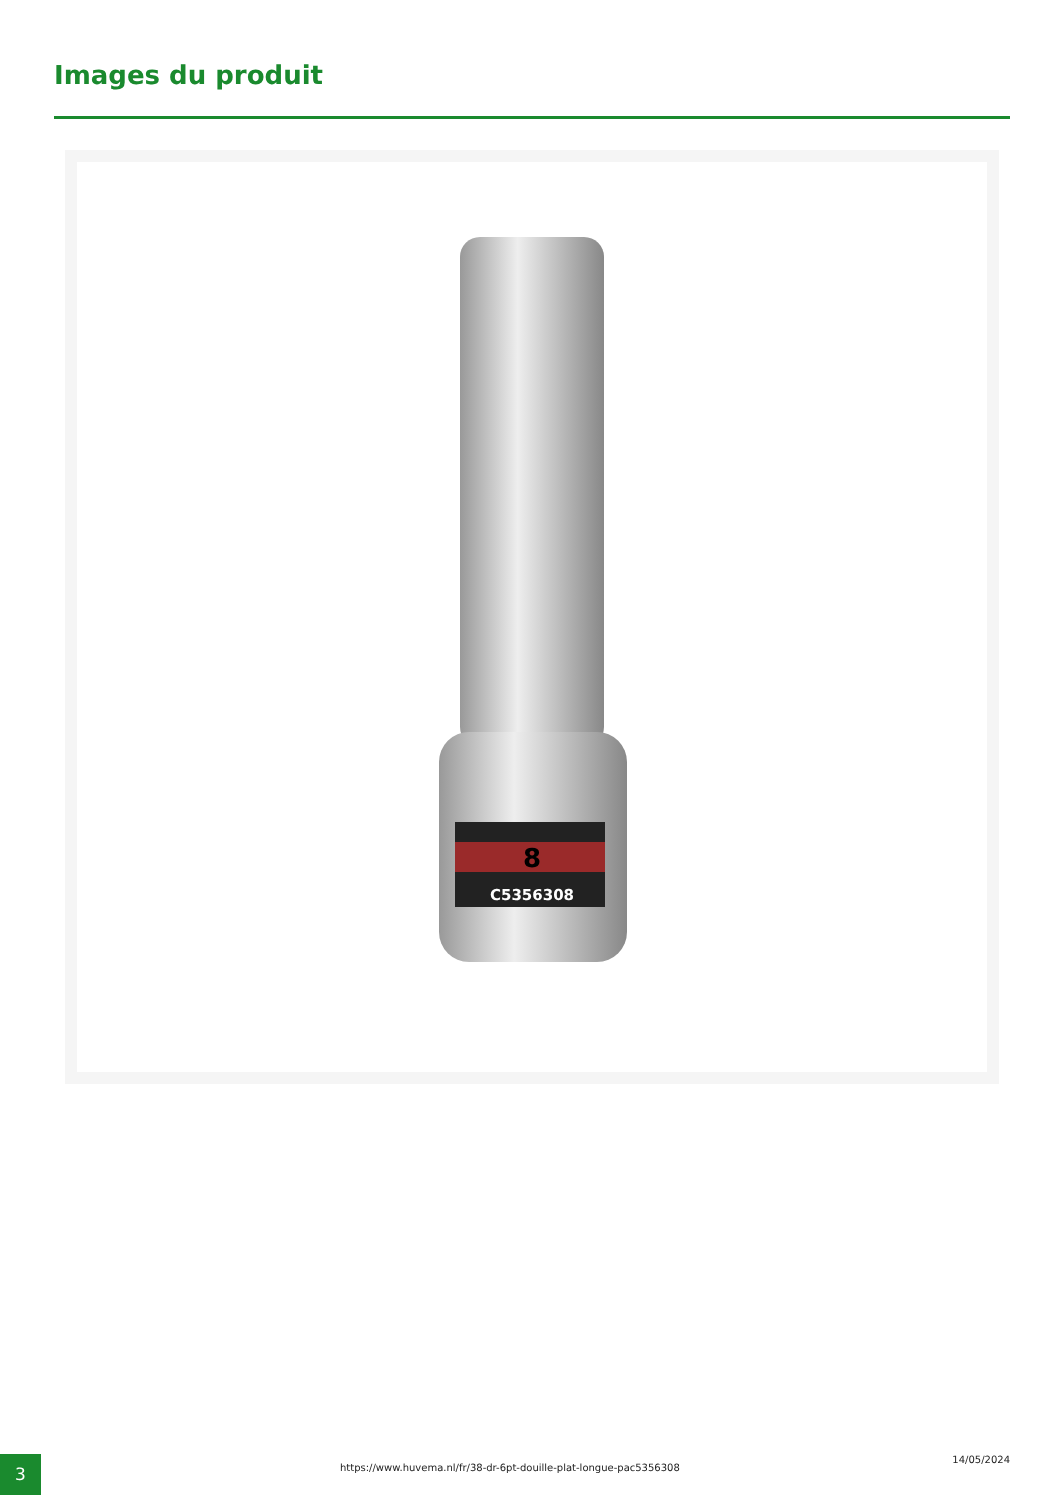Images du produit
8
C5356308
3
https://www.huvema.nl/fr/38-dr-6pt-douille-plat-longue-pac5356308
14/05/2024